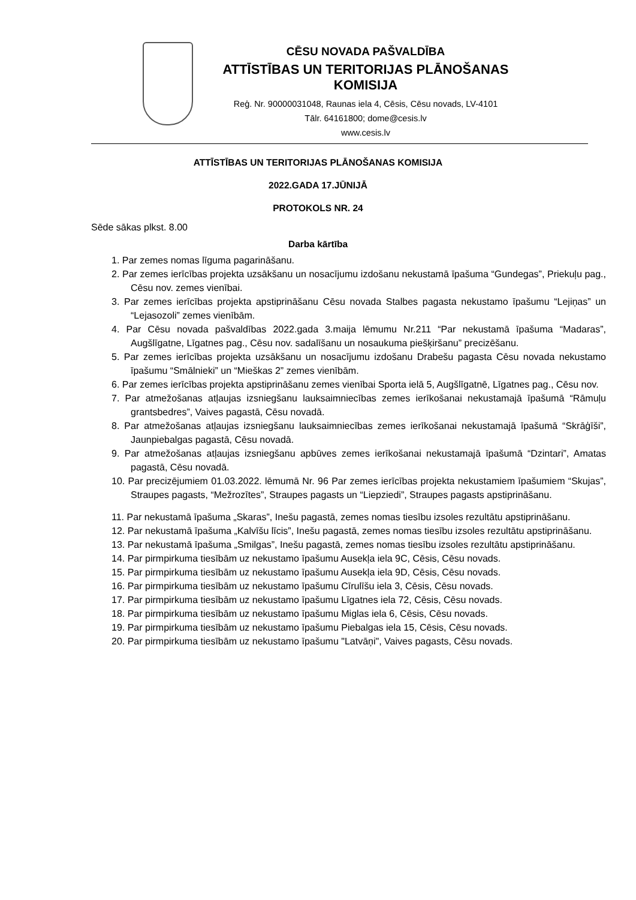CĒSU NOVADA PAŠVALDĪBA
ATTĪSTĪBAS UN TERITORIJAS PLĀNOŠANAS KOMISIJA
Reģ. Nr. 90000031048, Raunas iela 4, Cēsis, Cēsu novads, LV-4101
Tālr. 64161800; dome@cesis.lv
www.cesis.lv
ATTĪSTĪBAS UN TERITORIJAS PLĀNOŠANAS KOMISIJA
2022.GADA 17.JŪNIJĀ
PROTOKOLS NR. 24
Sēde sākas plkst. 8.00
Darba kārtība
1. Par zemes nomas līguma pagarināšanu.
2. Par zemes ierīcības projekta uzsākšanu un nosacījumu izdošanu nekustamā īpašuma “Gundegas”, Priekuļu pag., Cēsu nov. zemes vienībai.
3. Par zemes ierīcības projekta apstiprināšanu Cēsu novada Stalbes pagasta nekustamo īpašumu “Lejiņas” un “Lejasozoli” zemes vienībām.
4. Par Cēsu novada pašvaldības 2022.gada 3.maija lēmumu Nr.211 “Par nekustamā īpašuma “Madaras”, Augšlīgatne, Līgatnes pag., Cēsu nov. sadalīšanu un nosaukuma piešķiršanu” precizēšanu.
5. Par zemes ierīcības projekta uzsākšanu un nosacījumu izdošanu Drabešu pagasta Cēsu novada nekustamo īpašumu “Smālnieki” un “Mieškas 2” zemes vienībām.
6. Par zemes ierīcības projekta apstiprināšanu zemes vienībai Sporta ielā 5, Augšlīgatnē, Līgatnes pag., Cēsu nov.
7. Par atmežošanas atļaujas izsniegšanu lauksaimniecības zemes ierīkošanai nekustamajā īpašumā “Rāmuļu grantsbedres”, Vaives pagastā, Cēsu novadā.
8. Par atmežošanas atļaujas izsniegšanu lauksaimniecības zemes ierīkošanai nekustamajā īpašumā “Skrāģīši”, Jaunpiebalgas pagastā, Cēsu novadā.
9. Par atmežošanas atļaujas izsniegšanu apbūves zemes ierīkošanai nekustamajā īpašumā “Dzintari”, Amatas pagastā, Cēsu novadā.
10. Par precizējumiem 01.03.2022. lēmumā Nr. 96 Par zemes ierīcības projekta nekustamiem īpašumiem “Skujas”, Straupes pagasts, “Mežrozītes”, Straupes pagasts un “Liepziedi”, Straupes pagasts apstiprināšanu.
11. Par nekustamā īpašuma „Skaras”, Inešu pagastā, zemes nomas tiesību izsoles rezultātu apstiprināšanu.
12. Par nekustamā īpašuma „Kalvīšu līcis”, Inešu pagastā, zemes nomas tiesību izsoles rezultātu apstiprināšanu.
13. Par nekustamā īpašuma „Smilgas”, Inešu pagastā, zemes nomas tiesību izsoles rezultātu apstiprināšanu.
14. Par pirmpirkuma tiesībām uz nekustamo īpašumu Ausekļa iela 9C, Cēsis, Cēsu novads.
15. Par pirmpirkuma tiesībām uz nekustamo īpašumu Ausekļa iela 9D, Cēsis, Cēsu novads.
16. Par pirmpirkuma tiesībām uz nekustamo īpašumu Cīrulīšu iela 3, Cēsis, Cēsu novads.
17. Par pirmpirkuma tiesībām uz nekustamo īpašumu Līgatnes iela 72, Cēsis, Cēsu novads.
18. Par pirmpirkuma tiesībām uz nekustamo īpašumu Miglas iela 6, Cēsis, Cēsu novads.
19. Par pirmpirkuma tiesībām uz nekustamo īpašumu Piebalgas iela 15, Cēsis, Cēsu novads.
20. Par pirmpirkuma tiesībām uz nekustamo īpašumu "Latvāņi", Vaives pagasts, Cēsu novads.